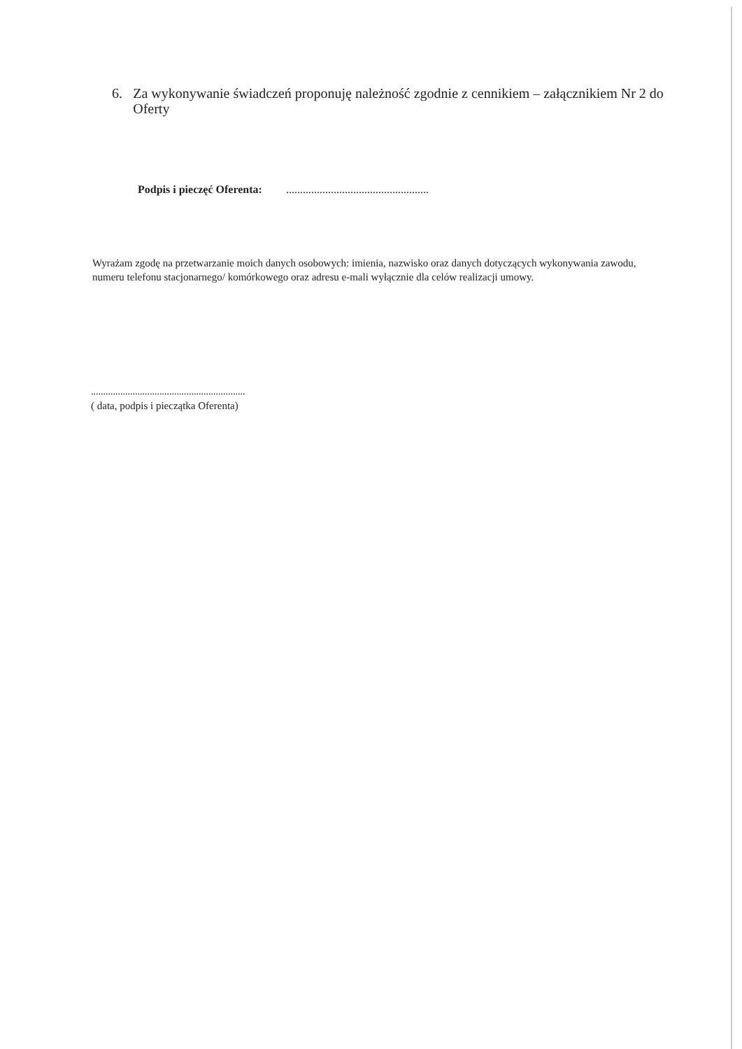6. Za wykonywanie świadczeń proponuję należność zgodnie z cennikiem – załącznikiem Nr 2 do Oferty
Podpis i pieczęć Oferenta: ...................................................
Wyrażam zgodę na przetwarzanie moich danych osobowych: imienia, nazwisko oraz danych dotyczących wykonywania zawodu, numeru telefonu stacjonarnego/ komórkowego oraz adresu e-mali wyłącznie dla celów realizacji umowy.
...............................................................
( data, podpis i pieczątka Oferenta)